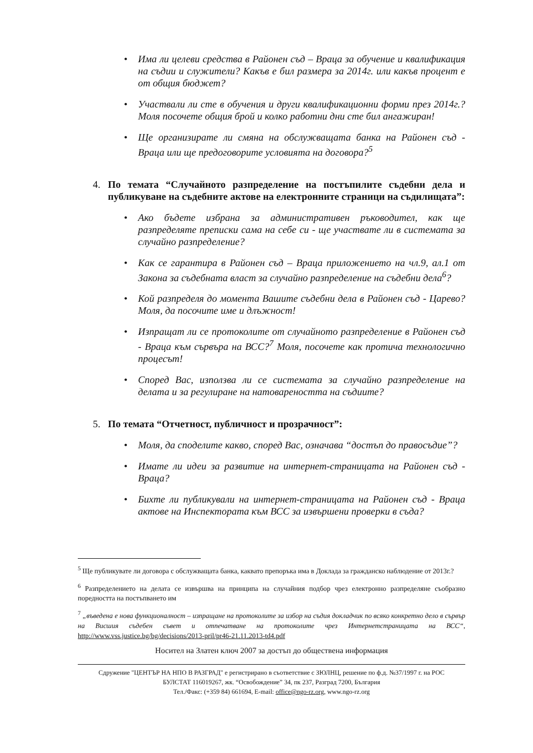• Има ли целеви средства в Районен съд – Враца за обучение и квалификация на съдии и служители? Какъв е бил размера за 2014г. или какъв процент е от общия бюджет?
• Участвали ли сте в обучения и други квалификационни форми през 2014г.? Моля посочете общия брой и колко работни дни сте бил ангажиран!
• Ще организирате ли смяна на обслужващата банка на Районен съд - Враца или ще предоговорите условията на договора?<sup>5</sup>
4. По темата “Случайното разпределение на постъпилите съдебни дела и публикуване на съдебните актове на електронните страници на съдилищата”:
• Ако бъдете избрана за административен ръководител, как ще разпределяте преписки сама на себе си - ще участвате ли в системата за случайно разпределение?
• Как се гарантира в Районен съд – Враца приложението на чл.9, ал.1 от Закона за съдебната власт за случайно разпределение на съдебни дела<sup>6</sup>?
• Кой разпределя до момента Вашите съдебни дела в Районен съд - Царево? Моля, да посочите име и длъжност!
• Изпращат ли се протоколите от случайното разпределение в Районен съд - Враца към сървъра на ВСС?<sup>7</sup> Моля, посочете как протича технологично процесът!
• Според Вас, използва ли се системата за случайно разпределение на делата и за регулиране на натовареността на съдиите?
5. По темата “Отчетност, публичност и прозрачност”:
• Моля, да споделите какво, според Вас, означава “достъп до правосъдие”?
• Имате ли идеи за развитие на интернет-страницата на Районен съд - Враца?
• Бихте ли публикували на интернет-страницата на Районен съд - Враца актове на Инспектората към ВСС за извършени проверки в съда?
<sup>5</sup> Ще публикувате ли договора с обслужващата банка, каквато препоръка има в Доклада за гражданско наблюдение от 2013г.?
<sup>6</sup> Разпределението на делата се извършва на принципа на случайния подбор чрез електронно разпределяне съобразно поредността на постъпването им
<sup>7</sup> „въведена е нова функционалност – изпращане на протоколите за избор на съдия докладчик по всяко конкретно дело в сървър на Висшия съдебен съвет и отпечатване на протоколите чрез Интернетстраницата на ВСС“, http://www.vss.justice.bg/bg/decisions/2013-pril/pr46-21.11.2013-td4.pdf
Носител на Златен ключ 2007 за достъп до обществена информация
Сдружение "ЦЕНТЪР НА НПО В РАЗГРАД" е регистрирано в съответствие с ЗЮЛНЦ, решение по ф.д. №37/1997 г. на РОС
БУЛСТАТ 116019267, жк. “Освобождение” 34, пк 237, Разград 7200, България
Тел./Факс: (+359 84) 661694, E-mail: office@ngo-rz.org, www.ngo-rz.org